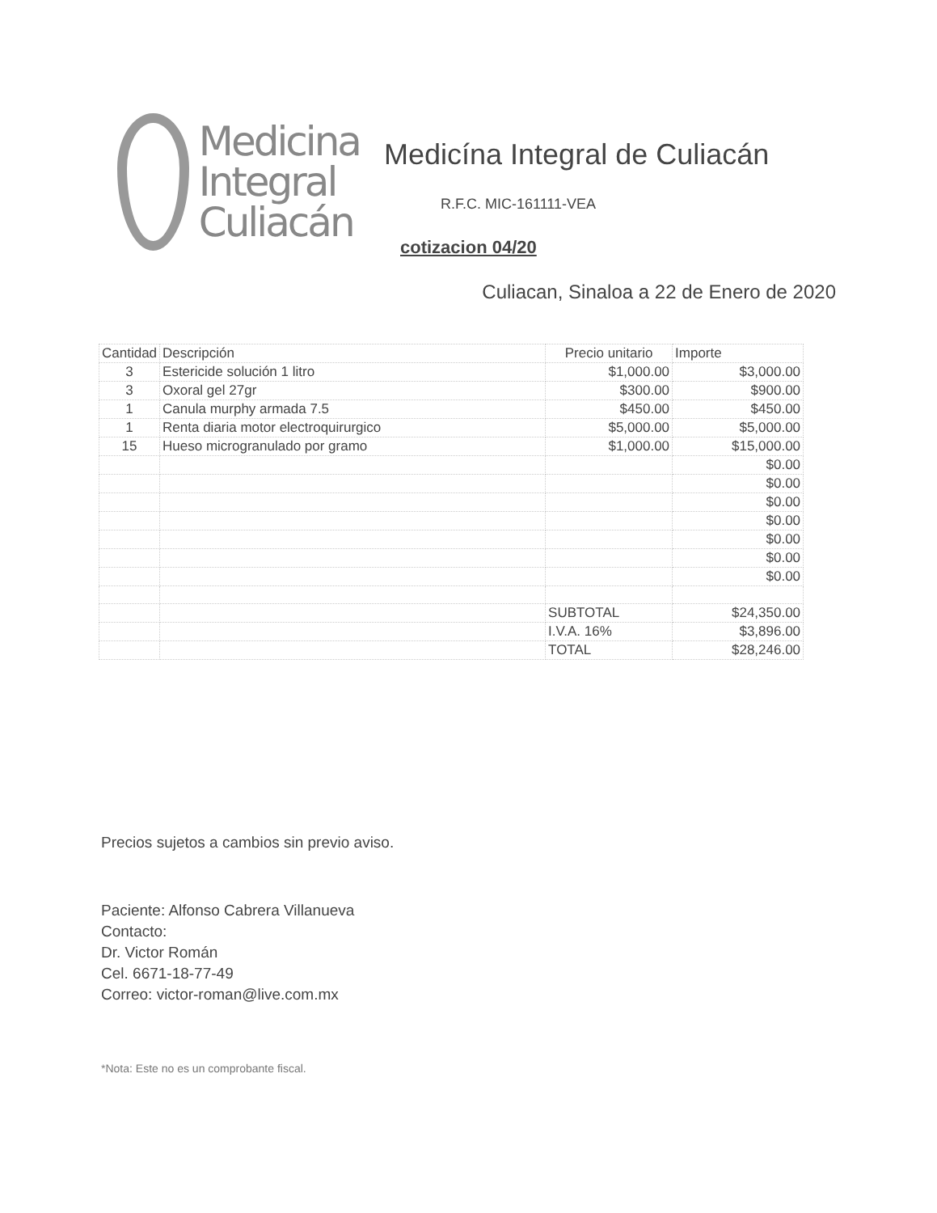Medicina
Integral
Culiacán
Medicína Integral de Culiacán
R.F.C. MIC-161111-VEA
cotizacion 04/20
Culiacan, Sinaloa a 22 de Enero de 2020
| Cantidad | Descripción | Precio unitario | Importe |
| --- | --- | --- | --- |
| 3 | Estericide solución 1 litro | $1,000.00 | $3,000.00 |
| 3 | Oxoral gel 27gr | $300.00 | $900.00 |
| 1 | Canula murphy armada 7.5 | $450.00 | $450.00 |
| 1 | Renta diaria motor electroquirurgico | $5,000.00 | $5,000.00 |
| 15 | Hueso microgranulado por gramo | $1,000.00 | $15,000.00 |
| | | | $0.00 |
| | | | $0.00 |
| | | | $0.00 |
| | | | $0.00 |
| | | | $0.00 |
| | | | $0.00 |
| | | | $0.00 |
| | | SUBTOTAL | $24,350.00 |
| | | I.V.A. 16% | $3,896.00 |
| | | TOTAL | $28,246.00 |
Precios sujetos a cambios sin previo aviso.
Paciente: Alfonso Cabrera Villanueva
Contacto:
Dr. Victor Román
Cel. 6671-18-77-49
Correo: victor-roman@live.com.mx
*Nota: Este no es un comprobante fiscal.